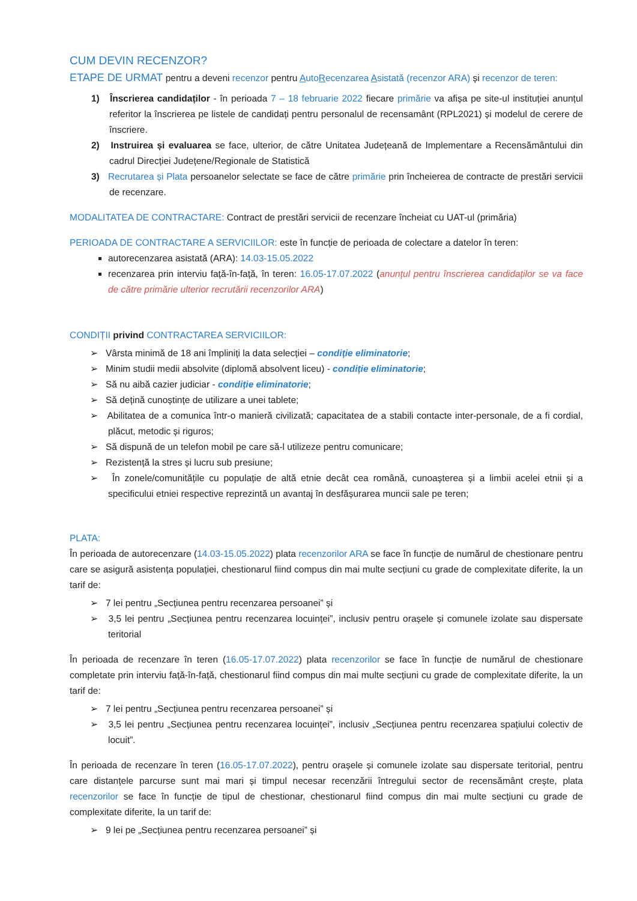CUM DEVIN RECENZOR?
ETAPE DE URMAT pentru a deveni recenzor pentru AutoRecenzarea Asistată (recenzor ARA) și recenzor de teren:
1) Înscrierea candidaților - în perioada 7 – 18 februarie 2022 fiecare primărie va afișa pe site-ul instituției anunțul referitor la înscrierea pe listele de candidați pentru personalul de recensamânt (RPL2021) și modelul de cerere de înscriere.
2) Instruirea și evaluarea se face, ulterior, de către Unitatea Județeană de Implementare a Recensământului din cadrul Direcției Județene/Regionale de Statistică
3) Recrutarea și Plata persoanelor selectate se face de către primărie prin încheierea de contracte de prestări servicii de recenzare.
MODALITATEA DE CONTRACTARE: Contract de prestări servicii de recenzare încheiat cu UAT-ul (primăria)
PERIOADA DE CONTRACTARE A SERVICIILOR: este în funcție de perioada de colectare a datelor în teren:
autorecenzarea asistată (ARA): 14.03-15.05.2022
recenzarea prin interviu față-în-față, în teren: 16.05-17.07.2022 (anunțul pentru înscrierea candidaților se va face de către primărie ulterior recrutării recenzorilor ARA)
CONDIȚII privind CONTRACTAREA SERVICIILOR:
➢ Vârsta minimă de 18 ani împliniți la data selecției – condiție eliminatorie;
➢ Minim studii medii absolvite (diplomă absolvent liceu) - condiție eliminatorie;
➢ Să nu aibă cazier judiciar - condiție eliminatorie;
➢ Să dețină cunoștințe de utilizare a unei tablete;
➢ Abilitatea de a comunica într-o manieră civilizată; capacitatea de a stabili contacte inter-personale, de a fi cordial, plăcut, metodic și riguros;
➢ Să dispună de un telefon mobil pe care să-l utilizeze pentru comunicare;
➢ Rezistență la stres și lucru sub presiune;
➢ În zonele/comunitățile cu populație de altă etnie decât cea română, cunoașterea și a limbii acelei etnii și a specificului etniei respective reprezintă un avantaj în desfășurarea muncii sale pe teren;
PLATA:
În perioada de autorecenzare (14.03-15.05.2022) plata recenzorilor ARA se face în funcție de numărul de chestionare pentru care se asigură asistența populației, chestionarul fiind compus din mai multe secțiuni cu grade de complexitate diferite, la un tarif de:
➢ 7 lei pentru „Secțiunea pentru recenzarea persoanei” și
➢ 3,5 lei pentru „Secțiunea pentru recenzarea locuinței”, inclusiv pentru orașele și comunele izolate sau dispersate teritorial
În perioada de recenzare în teren (16.05-17.07.2022) plata recenzorilor se face în funcție de numărul de chestionare completate prin interviu față-în-față, chestionarul fiind compus din mai multe secțiuni cu grade de complexitate diferite, la un tarif de:
➢ 7 lei pentru „Secțiunea pentru recenzarea persoanei” și
➢ 3,5 lei pentru „Secțiunea pentru recenzarea locuinței”, inclusiv „Secțiunea pentru recenzarea spațiului colectiv de locuit”.
În perioada de recenzare în teren (16.05-17.07.2022), pentru orașele și comunele izolate sau dispersate teritorial, pentru care distanțele parcurse sunt mai mari și timpul necesar recenzării întregului sector de recensământ crește, plata recenzorilor se face în funcție de tipul de chestionar, chestionarul fiind compus din mai multe secțiuni cu grade de complexitate diferite, la un tarif de:
➢ 9 lei pe „Secțiunea pentru recenzarea persoanei” și